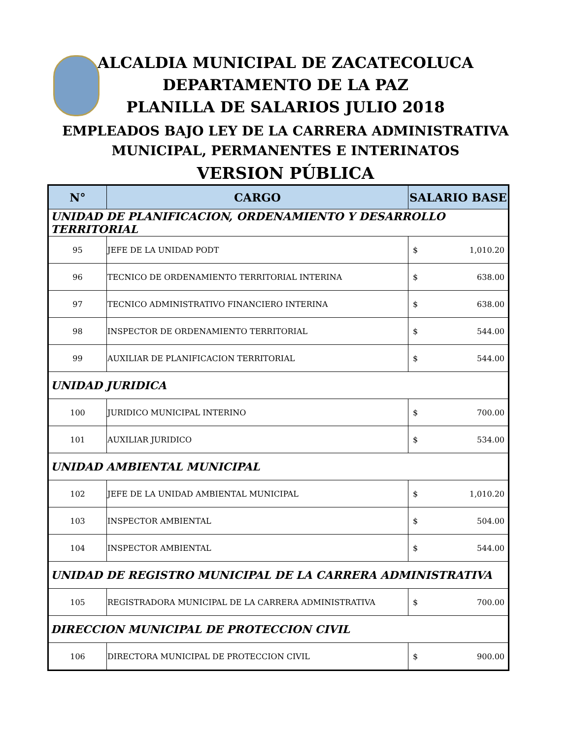ALCALDIA MUNICIPAL DE ZACATECOLUCA
DEPARTAMENTO DE LA PAZ
PLANILLA DE SALARIOS JULIO 2018
EMPLEADOS BAJO LEY DE LA CARRERA ADMINISTRATIVA
MUNICIPAL, PERMANENTES E INTERINATOS
VERSION PÚBLICA
| N° | CARGO | SALARIO BASE |
| --- | --- | --- |
| UNIDAD DE PLANIFICACION, ORDENAMIENTO Y DESARROLLO TERRITORIAL | | |
| 95 | JEFE DE LA UNIDAD PODT | $ 1,010.20 |
| 96 | TECNICO DE ORDENAMIENTO TERRITORIAL INTERINA | $ 638.00 |
| 97 | TECNICO ADMINISTRATIVO FINANCIERO INTERINA | $ 638.00 |
| 98 | INSPECTOR DE ORDENAMIENTO TERRITORIAL | $ 544.00 |
| 99 | AUXILIAR DE PLANIFICACION TERRITORIAL | $ 544.00 |
| UNIDAD JURIDICA | | |
| 100 | JURIDICO MUNICIPAL INTERINO | $ 700.00 |
| 101 | AUXILIAR JURIDICO | $ 534.00 |
| UNIDAD AMBIENTAL MUNICIPAL | | |
| 102 | JEFE DE LA UNIDAD AMBIENTAL MUNICIPAL | $ 1,010.20 |
| 103 | INSPECTOR AMBIENTAL | $ 504.00 |
| 104 | INSPECTOR AMBIENTAL | $ 544.00 |
| UNIDAD DE REGISTRO MUNICIPAL DE LA CARRERA ADMINISTRATIVA | | |
| 105 | REGISTRADORA MUNICIPAL DE LA CARRERA ADMINISTRATIVA | $ 700.00 |
| DIRECCION MUNICIPAL DE PROTECCION CIVIL | | |
| 106 | DIRECTORA MUNICIPAL DE PROTECCION CIVIL | $ 900.00 |